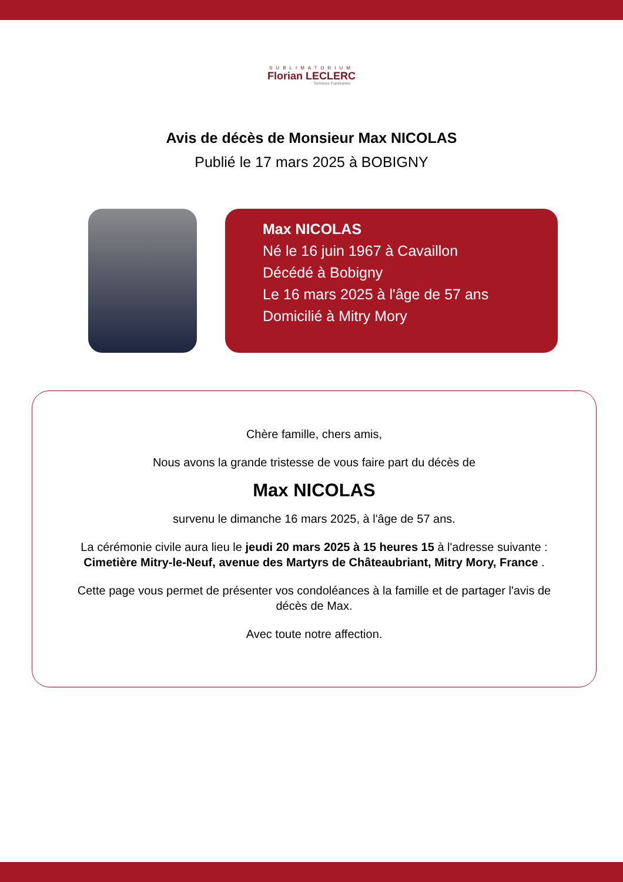SUBLIMATORIUM
Florian LECLERC
Services Funéraires
Avis de décès de Monsieur Max NICOLAS
Publié le 17 mars 2025 à BOBIGNY
Max NICOLAS
Né le 16 juin 1967 à Cavaillon
Décédé à Bobigny
Le 16 mars 2025 à l'âge de 57 ans
Domicilié à Mitry Mory
Chère famille, chers amis,
Nous avons la grande tristesse de vous faire part du décès de
Max NICOLAS
survenu le dimanche 16 mars 2025, à l'âge de 57 ans.
La cérémonie civile aura lieu le jeudi 20 mars 2025 à 15 heures 15 à l'adresse suivante :
Cimetière Mitry-le-Neuf, avenue des Martyrs de Châteaubriant, Mitry Mory, France .
Cette page vous permet de présenter vos condoléances à la famille et de partager l'avis de décès de Max.
Avec toute notre affection.